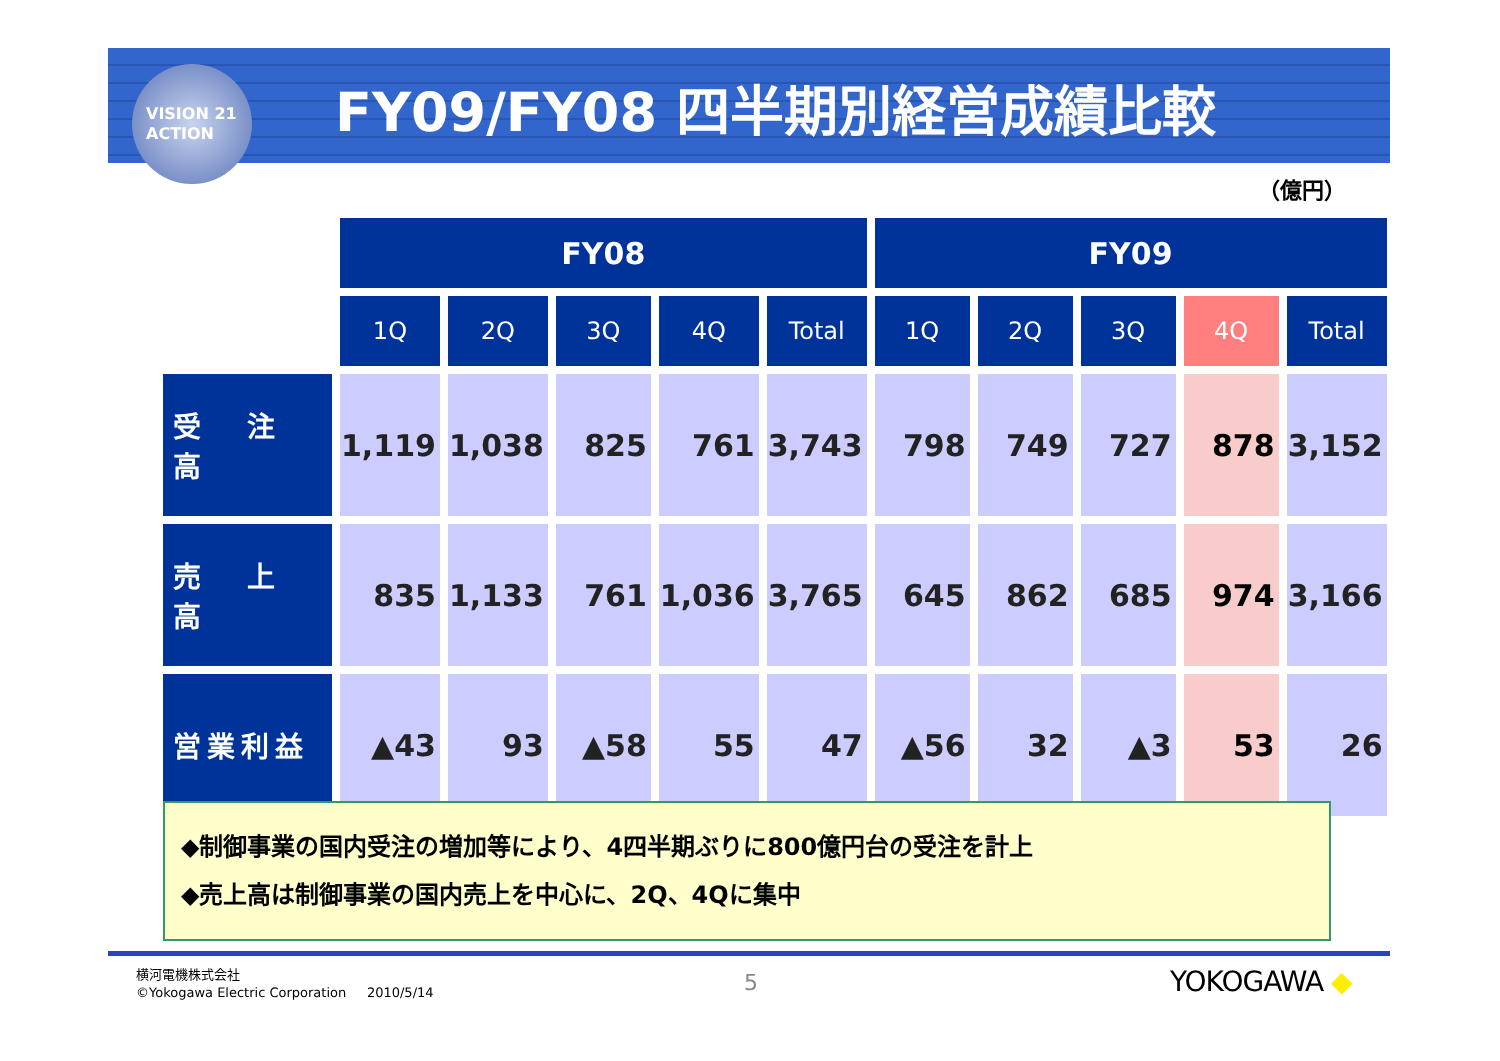VISION 21
ACTION
FY09/FY08 四半期別経営成績比較
（億円）
| | FY08 | | | | | FY09 | | | | |
| --- | --- | --- | --- | --- | --- | --- | --- | --- | --- | --- |
| | 1Q | 2Q | 3Q | 4Q | Total | 1Q | 2Q | 3Q | 4Q | Total |
| 受 注 高 | 1,119 | 1,038 | 825 | 761 | 3,743 | 798 | 749 | 727 | 878 | 3,152 |
| 売 上 高 | 835 | 1,133 | 761 | 1,036 | 3,765 | 645 | 862 | 685 | 974 | 3,166 |
| 営業利益 | ▲43 | 93 | ▲58 | 55 | 47 | ▲56 | 32 | ▲3 | 53 | 26 |
◆制御事業の国内受注の増加等により、4四半期ぶりに800億円台の受注を計上
◆売上高は制御事業の国内売上を中心に、2Q、4Qに集中
横河電機株式会社
©Yokogawa Electric Corporation 2010/5/14
5 YOKOGAWA ◆